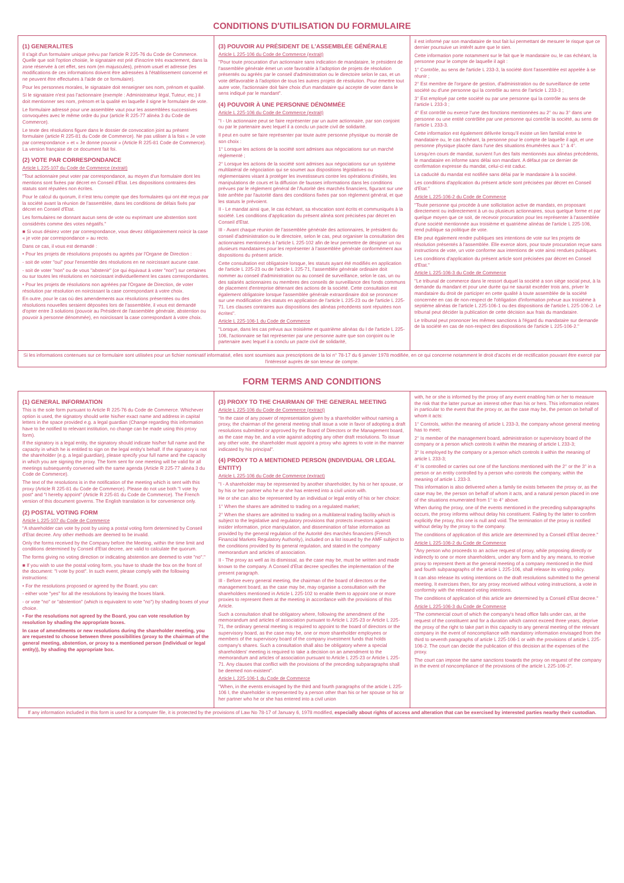CONDITIONS D'UTILISATION DU FORMULAIRE
(1) GENERALITES
Il s'agit d'un formulaire unique prévu par l'article R 225-76 du Code de Commerce. Quelle que soit l'option choisie, le signataire est prié d'inscrire très exactement, dans la zone réservée à cet effet, ses nom (en majuscules), prénom usuel et adresse (les modifications de ces informations doivent être adressées à l'établissement concerné et ne peuvent être effectuées à l'aide de ce formulaire).
Pour les personnes morales, le signataire doit renseigner ses nom, prénom et qualité.
Si le signataire n'est pas l'actionnaire (exemple : Administrateur légal, Tuteur, etc.) il doit mentionner ses nom, prénom et la qualité en laquelle il signe le formulaire de vote.
Le formulaire adressé pour une assemblée vaut pour les assemblées successives convoquées avec le même ordre du jour (article R 225-77 alinéa 3 du Code de Commerce).
Le texte des résolutions figure dans le dossier de convocation joint au présent formulaire (article R 225-81 du Code de Commerce). Ne pas utiliser à la fois « Je vote par correspondance » et « Je donne pouvoir » (Article R 225-81 Code de Commerce). La version française de ce document fait foi.
(2) VOTE PAR CORRESPONDANCE
Article L 225-107 du Code de Commerce (extrait)
"Tout actionnaire peut voter par correspondance, au moyen d'un formulaire dont les mentions sont fixées par décret en Conseil d'Etat. Les dispositions contraires des statuts sont réputées non écrites.
Pour le calcul du quorum, il n'est tenu compte que des formulaires qui ont été reçus par la société avant la réunion de l'assemblée, dans les conditions de délais fixés par décret en Conseil d'Etat.
Les formulaires ne donnant aucun sens de vote ou exprimant une abstention sont considérés comme des votes négatifs."
■ Si vous désirez voter par correspondance, vous devez obligatoirement noircir la case « je vote par correspondance » au recto.
Dans ce cas, il vous est demandé :
• Pour les projets de résolutions proposés ou agréés par l'Organe de Direction :
- soit de voter "oui" pour l'ensemble des résolutions en ne noircissant aucune case.
- soit de voter "non" ou de vous "abstenir" (ce qui équivaut à voter "non") sur certaines ou sur toutes les résolutions en noircissant individuellement les cases correspondantes.
• Pour les projets de résolutions non agréées par l'Organe de Direction, de voter résolution par résolution en noircissant la case correspondant à votre choix.
En outre, pour le cas où des amendements aux résolutions présentées ou des résolutions nouvelles seraient déposées lors de l'assemblée, il vous est demandé d'opter entre 3 solutions (pouvoir au Président de l'assemblée générale, abstention ou pouvoir à personne dénommée), en noircissant la case correspondant à votre choix.
(3) POUVOIR AU PRÉSIDENT DE L'ASSEMBLÉE GÉNÉRALE
Article L 225-106 du Code de Commerce (extrait)
"Pour toute procuration d'un actionnaire sans indication de mandataire, le président de l'assemblée générale émet un vote favorable à l'adoption de projets de résolution présentés ou agréés par le conseil d'administration ou le directoire selon le cas, et un vote défavorable à l'adoption de tous les autres projets de résolution. Pour émettre tout autre vote, l'actionnaire doit faire choix d'un mandataire qui accepte de voter dans le sens indiqué par le mandant".
(4) POUVOIR À UNE PERSONNE DÉNOMMÉE
Article L 225-106 du Code de Commerce (extrait)
"I - Un actionnaire peut se faire représenter par un autre actionnaire, par son conjoint ou par le partenaire avec lequel il a conclu un pacte civil de solidarité.
Il peut en outre se faire représenter par toute autre personne physique ou morale de son choix :
1° Lorsque les actions de la société sont admises aux négociations sur un marché réglementé ;
2° Lorsque les actions de la société sont admises aux négociations sur un système multilatéral de négociation qui se soumet aux dispositions législatives ou réglementaires visant à protéger les investisseurs contre les opérations d'initiés, les manipulations de cours et la diffusion de fausses informations dans les conditions prévues par le règlement général de l'Autorité des marchés financiers, figurant sur une liste arrêtée par l'autorité dans des conditions fixées par son règlement général, et que les statuts le prévoient.
II - Le mandat ainsi que, le cas échéant, sa révocation sont écrits et communiqués à la société. Les conditions d'application du présent alinéa sont précisées par décret en Conseil d'Etat.
III - Avant chaque réunion de l'assemblée générale des actionnaires, le président du conseil d'administration ou le directoire, selon le cas, peut organiser la consultation des actionnaires mentionnés à l'article L 225-102 afin de leur permettre de désigner un ou plusieurs mandataires pour les représenter à l'assemblée générale conformément aux dispositions du présent article.
Cette consultation est obligatoire lorsque, les statuts ayant été modifiés en application de l'article L 225-23 ou de l'article L 225-71, l'assemblée générale ordinaire doit nommer au conseil d'administration ou au conseil de surveillance, selon le cas, un ou des salariés actionnaires ou membres des conseils de surveillance des fonds communs de placement d'entreprise détenant des actions de la société. Cette consultation est également obligatoire lorsque l'assemblée générale extraordinaire doit se prononcer sur une modification des statuts en application de l'article L 225-23 ou de l'article L 225-71. Les clauses contraires aux dispositions des alinéas précédents sont réputées non écrites".
Article L 225-106-1 du Code de Commerce
"Lorsque, dans les cas prévus aux troisième et quatrième alinéas du I de l'article L 225-106, l'actionnaire se fait représenter par une personne autre que son conjoint ou le partenaire avec lequel il a conclu un pacte civil de solidarité,
il est informé par son mandataire de tout fait lui permettant de mesurer le risque que ce dernier poursuive un intérêt autre que le sien.
Cette information porte notamment sur le fait que le mandataire ou, le cas échéant, la personne pour le compte de laquelle il agit :
1° Contrôle, au sens de l'article L 233-3, la société dont l'assemblée est appelée à se réunir ;
2° Est membre de l'organe de gestion, d'administration ou de surveillance de cette société ou d'une personne qui la contrôle au sens de l'article L 233-3 ;
3° Est employé par cette société ou par une personne qui la contrôle au sens de l'article L 233-3 ;
4° Est contrôlé ou exerce l'une des fonctions mentionnées au 2° ou au 3° dans une personne ou une entité contrôlée par une personne qui contrôle la société, au sens de l'article L 233-3.
Cette information est également délivrée lorsqu'il existe un lien familial entre le mandataire ou, le cas échéant, la personne pour le compte de laquelle il agit, et une personne physique placée dans l'une des situations énumérées aux 1° à 4°.
Lorsqu'en cours de mandat, survient l'un des faits mentionnés aux alinéas précédents, le mandataire en informe sans délai son mandant. A défaut par ce dernier de confirmation expresse du mandat, celui-ci est caduc.
La caducité du mandat est notifiée sans délai par le mandataire à la société.
Les conditions d'application du présent article sont précisées par décret en Conseil d'Etat."
Article L 225-106-2 du Code de Commerce
"Toute personne qui procède à une sollicitation active de mandats, en proposant directement ou indirectement à un ou plusieurs actionnaires, sous quelque forme et par quelque moyen que ce soit, de recevoir procuration pour les représenter à l'assemblée d'une société mentionnée aux troisième et quatrième alinéas de l'article L 225-106, rend publique sa politique de vote.
Elle peut également rendre publiques ses intentions de vote sur les projets de résolution présentés à l'assemblée. Elle exerce alors, pour toute procuration reçue sans instructions de vote, un vote conforme aux intentions de vote ainsi rendues publiques.
Les conditions d'application du présent article sont précisées par décret en Conseil d'Etat."
Article L 225-106-3 du Code de Commerce
"Le tribunal de commerce dans le ressort duquel la société a son siège social peut, à la demande du mandant et pour une durée qui ne saurait excéder trois ans, priver le mandataire du droit de participer en cette qualité à toute assemblée de la société concernée en cas de non-respect de l'obligation d'information prévue aux troisième à septième alinéas de l'article L 225-106-1 ou des dispositions de l'article L 225-106-2. Le tribunal peut décider la publication de cette décision aux frais du mandataire.
Le tribunal peut prononcer les mêmes sanctions à l'égard du mandataire sur demande de la société en cas de non-respect des dispositions de l'article L 225-106-2."
Si les informations contenues sur ce formulaire sont utilisées pour un fichier nominatif informatisé, elles sont soumises aux prescriptions de la loi n° 78-17 du 6 janvier 1978 modifiée, en ce qui concerne notamment le droit d'accès et de rectification pouvant être exercé par l'intéressé auprès de son teneur de compte.
FORM TERMS AND CONDITIONS
(1) GENERAL INFORMATION
This is the sole form pursuant to Article R 225-76 du Code de Commerce. Whichever option is used, the signatory should write his/her exact name and address in capital letters in the space provided e.g. a legal guardian (Change regarding this information have to be notified to relevant institution, no change can be made using this proxy form).
If the signatory is a legal entity, the signatory should indicate his/her full name and the capacity in which he is entitled to sign on the legal entity's behalf. If the signatory is not the shareholder (e.g. a legal guardian), please specify your full name and the capacity in which you are signing the proxy. The form sent for one meeting will be valid for all meetings subsequently convened with the same agenda (Article R 225-77 alinéa 3 du Code de Commerce).
The text of the resolutions is in the notification of the meeting which is sent with this proxy (Article R 225-81 du Code de Commerce). Please do not use both "I vote by post" and "I hereby appoint" (Article R 225-81 du Code de Commerce). The French version of this document governs. The English translation is for convenience only.
(2) POSTAL VOTING FORM
Article L 225-107 du Code de Commerce
"A shareholder can vote by post by using a postal voting form determined by Conseil d'Etat decree. Any other methods are deemed to be invalid.
Only the forms received by the Company before the Meeting, within the time limit and conditions determined by Conseil d'Etat decree, are valid to calculate the quorum.
The forms giving no voting direction or indicating abstention are deemed to vote "no"."
■ If you wish to use the postal voting form, you have to shade the box on the front of the document: "I vote by post". In such event, please comply with the following instructions:
• For the resolutions proposed or agreed by the Board, you can:
- either vote "yes" for all the resolutions by leaving the boxes blank.
- or vote "no" or "abstention" (which is equivalent to vote "no") by shading boxes of your choice.
• For the resolutions not agreed by the Board, you can vote resolution by resolution by shading the appropriate boxes.
In case of amendments or new resolutions during the shareholder meeting, you are requested to choose between three possibilities (proxy to the chairman of the general meeting, abstention, or proxy to a mentioned person (individual or legal entity)), by shading the appropriate box.
(3) PROXY TO THE CHAIRMAN OF THE GENERAL MEETING
Article L 225-106 du Code de Commerce (extract)
"In the case of any power of representation given by a shareholder without naming a proxy, the chairman of the general meeting shall issue a vote in favor of adopting a draft resolutions submitted or approved by the Board of Directors or the Management board, as the case may be, and a vote against adopting any other draft resolutions. To issue any other vote, the shareholder must appoint a proxy who agrees to vote in the manner indicated by his principal".
(4) PROXY TO A MENTIONED PERSON (INDIVIDUAL OR LEGAL ENTITY)
Article L 225-106 du Code de Commerce (extract)
"I - A shareholder may be represented by another shareholder, by his or her spouse, or by his or her partner who he or she has entered into a civil union with.
He or she can also be represented by an individual or legal entity of his or her choice:
1° When the shares are admitted to trading on a regulated market;
2° When the shares are admitted to trading on a multilateral trading facility which is subject to the legislative and regulatory provisions that protects investors against insider information, price manipulation, and dissemination of false information as provided by the general regulation of the Autorité des marchés financiers (French Financial Markets Regulatory Authority), included on a list issued by the AMF subject to the conditions provided by its general regulation, and stated in the company memorandum and articles of association.
II - The proxy as well as its dismissal, as the case may be, must be written and made known to the company. A Conseil d'Etat decree specifies the implementation of the present paragraph.
III - Before every general meeting, the chairman of the board of directors or the management board, as the case may be, may organise a consultation with the shareholders mentioned in Article L 225-102 to enable them to appoint one or more proxies to represent them at the meeting in accordance with the provisions of this Article.
Such a consultation shall be obligatory where, following the amendment of the memorandum and articles of association pursuant to Article L 225-23 or Article L 225-71, the ordinary general meeting is required to appoint to the board of directors or the supervisory board, as the case may be, one or more shareholder employees or members of the supervisory board of the company investment funds that holds company's shares. Such a consultation shall also be obligatory where a special shareholders' meeting is required to take a decision on an amendment to the memorandum and articles of association pursuant to Article L 225-23 or Article L 225-71. Any clauses that conflict with the provisions of the preceding subparagraphs shall be deemed non-existent".
Article L 225-106-1 du Code de Commerce
"When, in the events envisaged by the third and fourth paragraphs of the article L 225-106 I, the shareholder is represented by a person other than his or her spouse or his or her partner who he or she has entered into a civil union
with, he or she is informed by the proxy of any event enabling him or her to measure the risk that the latter pursue an interest other than his or hers. This information relates in particular to the event that the proxy or, as the case may be, the person on behalf of whom it acts:
1° Controls, within the meaning of article L 233-3, the company whose general meeting has to meet;
2° Is member of the management board, administration or supervisory board of the company or a person which controls it within the meaning of article L 233-3;
3° Is employed by the company or a person which controls it within the meaning of article L 233-3;
4° Is controlled or carries out one of the functions mentioned with the 2° or the 3° in a person or an entity controlled by a person who controls the company, within the meaning of article L 233-3.
This information is also delivered when a family tie exists between the proxy or, as the case may be, the person on behalf of whom it acts, and a natural person placed in one of the situations enumerated from 1° to 4° above.
When during the proxy, one of the events mentioned in the preceding subparagraphs occurs, the proxy informs without delay his constituent. Failing by the latter to confirm explicitly the proxy, this one is null and void. The termination of the proxy is notified without delay by the proxy to the company.
The conditions of application of this article are determined by a Conseil d'Etat decree."
Article L 225-106-2 du Code de Commerce
"Any person who proceeds to an active request of proxy, while proposing directly or indirectly to one or more shareholders, under any form and by any means, to receive proxy to represent them at the general meeting of a company mentioned in the third and fourth subparagraphs of the article L 225-106, shall release its voting policy.
It can also release its voting intentions on the draft resolutions submitted to the general meeting. It exercises then, for any proxy received without voting instructions, a vote in conformity with the released voting intentions.
The conditions of application of this article are determined by a Conseil d'Etat decree."
Article L 225-106-3 du Code de Commerce
"The commercial court of which the company's head office falls under can, at the request of the constituent and for a duration which cannot exceed three years, deprive the proxy of the right to take part in this capacity to any general meeting of the relevant company in the event of noncompliance with mandatory information envisaged from the third to seventh paragraphs of article L 225-106-1 or with the provisions of article L 225-106-2. The court can decide the publication of this decision at the expenses of the proxy.
The court can impose the same sanctions towards the proxy on request of the company in the event of noncompliance of the provisions of the article L 225-106-2".
If any information included in this form is used for a computer file, it is protected by the provisions of Law No 78-17 of January 6, 1978 modified, especially about rights of access and alteration that can be exercised by interested parties nearby their custodian.